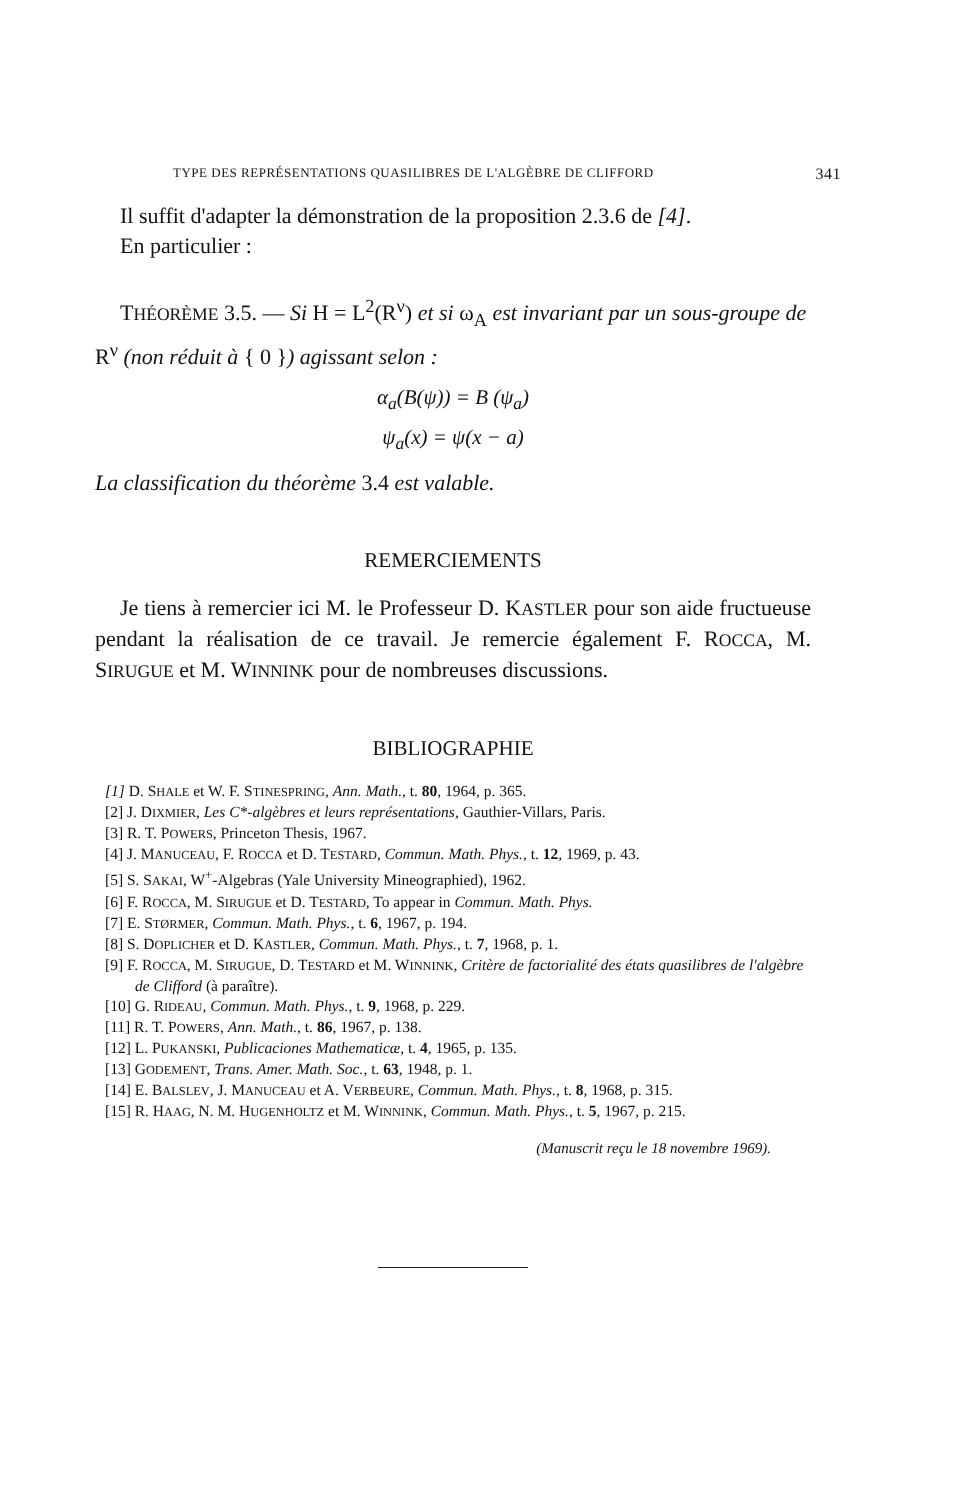TYPE DES REPRÉSENTATIONS QUASILIBRES DE L'ALGÈBRE DE CLIFFORD 341
Il suffit d'adapter la démonstration de la proposition 2.3.6 de [4].
En particulier :
THÉORÈME 3.5. — Si H = L<sup>2</sup>(R<sup>ν</sup>) et si ω<sub>A</sub> est invariant par un sous-groupe de R<sup>ν</sup> (non réduit à { 0 }) agissant selon :
α<sub>a</sub>(B(ψ)) = B (ψ<sub>a</sub>)
ψ<sub>a</sub>(x) = ψ(x − a)
La classification du théorème 3.4 est valable.
REMERCIEMENTS
Je tiens à remercier ici M. le Professeur D. KASTLER pour son aide fructueuse pendant la réalisation de ce travail. Je remercie également F. ROCCA, M. SIRUGUE et M. WINNINK pour de nombreuses discussions.
BIBLIOGRAPHIE
[1] D. SHALE et W. F. STINESPRING, Ann. Math., t. 80, 1964, p. 365.
[2] J. DIXMIER, Les C*-algèbres et leurs représentations, Gauthier-Villars, Paris.
[3] R. T. POWERS, Princeton Thesis, 1967.
[4] J. MANUCEAU, F. ROCCA et D. TESTARD, Commun. Math. Phys., t. 12, 1969, p. 43.
[5] S. SAKAI, W<sup>+</sup>-Algebras (Yale University Mineographied), 1962.
[6] F. ROCCA, M. SIRUGUE et D. TESTARD, To appear in Commun. Math. Phys.
[7] E. STØRMER, Commun. Math. Phys., t. 6, 1967, p. 194.
[8] S. DOPLICHER et D. KASTLER, Commun. Math. Phys., t. 7, 1968, p. 1.
[9] F. ROCCA, M. SIRUGUE, D. TESTARD et M. WINNINK, Critère de factorialité des états quasilibres de l'algèbre de Clifford (à paraître).
[10] G. RIDEAU, Commun. Math. Phys., t. 9, 1968, p. 229.
[11] R. T. POWERS, Ann. Math., t. 86, 1967, p. 138.
[12] L. PUKANSKI, Publicaciones Mathematicæ, t. 4, 1965, p. 135.
[13] GODEMENT, Trans. Amer. Math. Soc., t. 63, 1948, p. 1.
[14] E. BALSLEV, J. MANUCEAU et A. VERBEURE, Commun. Math. Phys., t. 8, 1968, p. 315.
[15] R. HAAG, N. M. HUGENHOLTZ et M. WINNINK, Commun. Math. Phys., t. 5, 1967, p. 215.
(Manuscrit reçu le 18 novembre 1969).